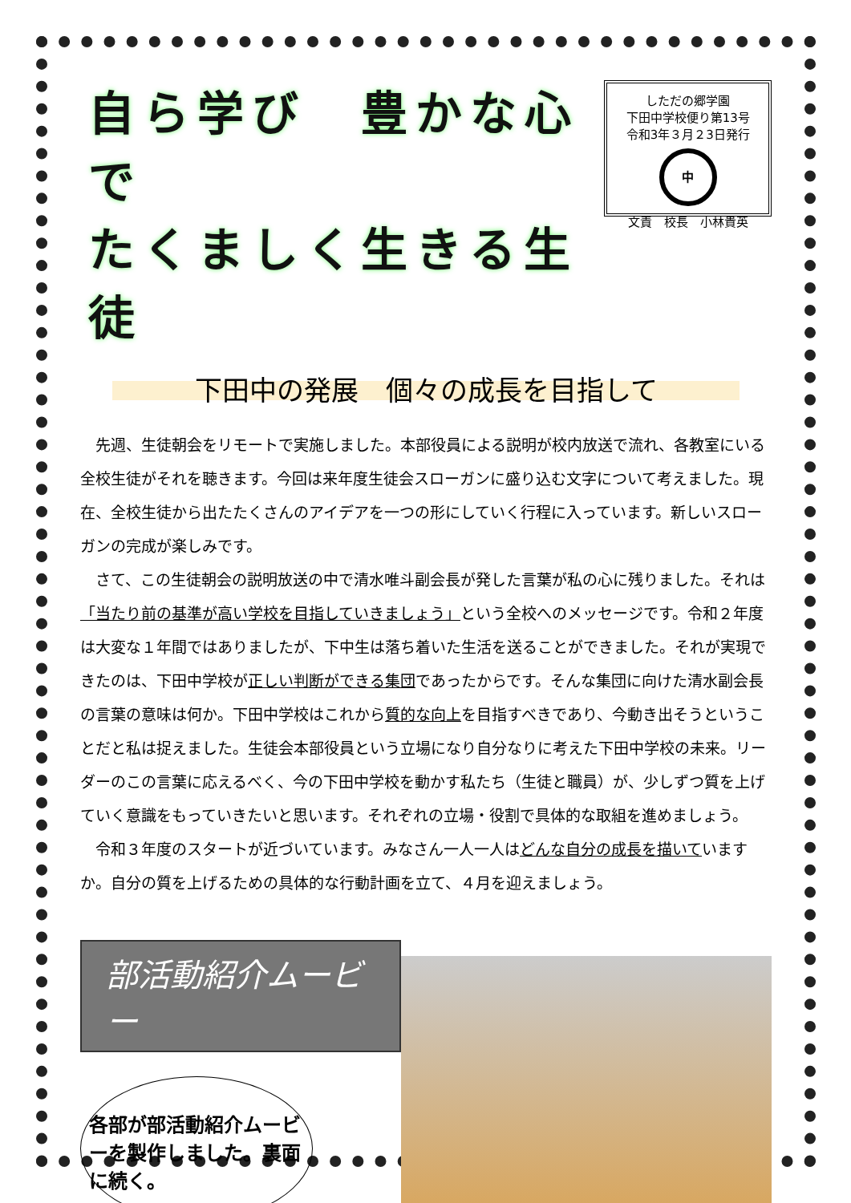自ら学び　豊かな心で
たくましく生きる生徒
しただの郷学園
下田中学校便り第13号
令和3年３月２3日発行
中
文責　校長　小林貴英
下田中の発展　個々の成長を目指して
先週、生徒朝会をリモートで実施しました。本部役員による説明が校内放送で流れ、各教室にいる全校生徒がそれを聴きます。今回は来年度生徒会スローガンに盛り込む文字について考えました。現在、全校生徒から出たたくさんのアイデアを一つの形にしていく行程に入っています。新しいスローガンの完成が楽しみです。
さて、この生徒朝会の説明放送の中で清水唯斗副会長が発した言葉が私の心に残りました。それは「当たり前の基準が高い学校を目指していきましょう」という全校へのメッセージです。令和２年度は大変な１年間ではありましたが、下中生は落ち着いた生活を送ることができました。それが実現できたのは、下田中学校が正しい判断ができる集団であったからです。そんな集団に向けた清水副会長の言葉の意味は何か。下田中学校はこれから質的な向上を目指すべきであり、今動き出そうということだと私は捉えました。生徒会本部役員という立場になり自分なりに考えた下田中学校の未来。リーダーのこの言葉に応えるべく、今の下田中学校を動かす私たち（生徒と職員）が、少しずつ質を上げていく意識をもっていきたいと思います。それぞれの立場・役割で具体的な取組を進めましょう。
令和３年度のスタートが近づいています。みなさん一人一人はどんな自分の成長を描いていますか。自分の質を上げるための具体的な行動計画を立て、４月を迎えましょう。
部活動紹介ムービー
各部が部活動紹介ムービーを製作しました。裏面に続く。